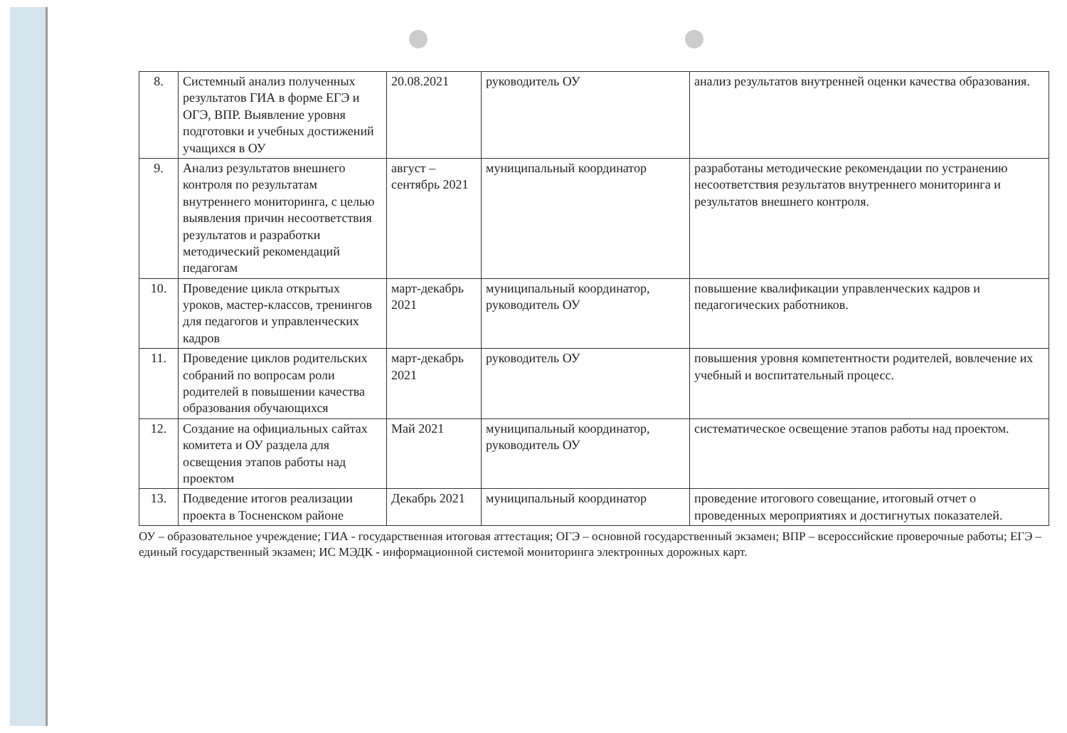| 8. | Системный анализ полученных результатов ГИА в форме ЕГЭ и ОГЭ, ВПР. Выявление уровня подготовки и учебных достижений учащихся в ОУ | 20.08.2021 | руководитель ОУ | анализ результатов внутренней оценки качества образования. |
| 9. | Анализ результатов внешнего контроля по результатам внутреннего мониторинга, с целью выявления причин несоответствия результатов и разработки методический рекомендаций педагогам | август – сентябрь 2021 | муниципальный координатор | разработаны методические рекомендации по устранению несоответствия результатов внутреннего мониторинга и результатов внешнего контроля. |
| 10. | Проведение цикла открытых уроков, мастер-классов, тренингов для педагогов и управленческих кадров | март-декабрь 2021 | муниципальный координатор, руководитель ОУ | повышение квалификации управленческих кадров и педагогических работников. |
| 11. | Проведение циклов родительских собраний по вопросам роли родителей в повышении качества образования обучающихся | март-декабрь 2021 | руководитель ОУ | повышения уровня компетентности родителей, вовлечение их учебный и воспитательный процесс. |
| 12. | Создание на официальных сайтах комитета и ОУ раздела для освещения этапов работы над проектом | Май 2021 | муниципальный координатор, руководитель ОУ | систематическое освещение этапов работы над проектом. |
| 13. | Подведение итогов реализации проекта в Тосненском районе | Декабрь 2021 | муниципальный координатор | проведение итогового совещание, итоговый отчет о проведенных мероприятиях и достигнутых показателей. |
ОУ – образовательное учреждение; ГИА - государственная итоговая аттестация; ОГЭ – основной государственный экзамен; ВПР – всероссийские проверочные работы; ЕГЭ – единый государственный экзамен; ИС МЭДК - информационной системой мониторинга электронных дорожных карт.